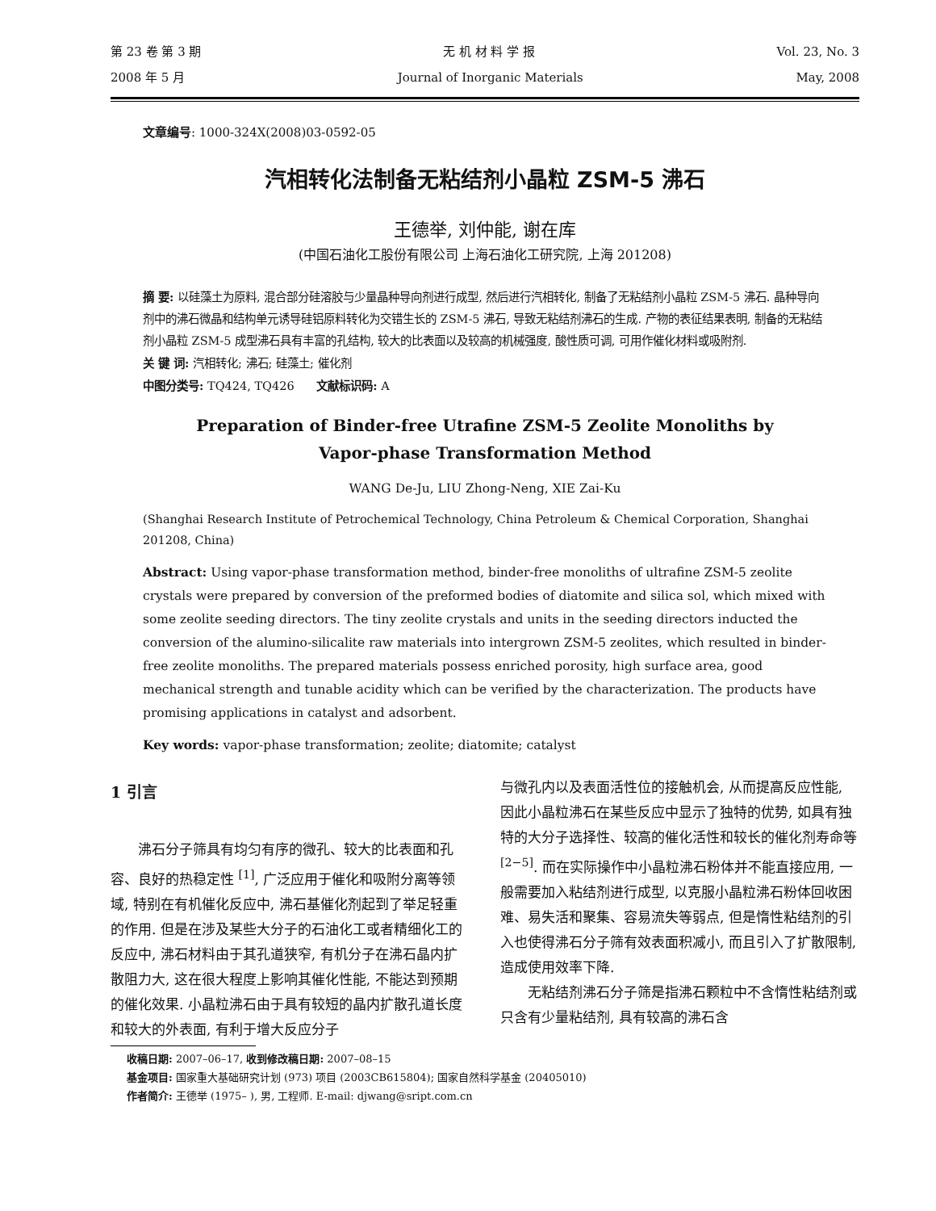第 23 卷 第 3 期 无 机 材 料 学 报 Vol. 23, No. 3
2008 年 5 月 Journal of Inorganic Materials May, 2008
文章编号: 1000-324X(2008)03-0592-05
汽相转化法制备无粘结剂小晶粒 ZSM-5 沸石
王德举, 刘仲能, 谢在库
(中国石油化工股份有限公司 上海石油化工研究院, 上海 201208)
摘 要: 以硅藻土为原料, 混合部分硅溶胶与少量晶种导向剂进行成型, 然后进行汽相转化, 制备了无粘结剂小晶粒 ZSM-5 沸石. 晶种导向剂中的沸石微晶和结构单元诱导硅铝原料转化为交错生长的 ZSM-5 沸石, 导致无粘结剂沸石的生成. 产物的表征结果表明, 制备的无粘结剂小晶粒 ZSM-5 成型沸石具有丰富的孔结构, 较大的比表面以及较高的机械强度, 酸性质可调, 可用作催化材料或吸附剂.
关 键 词: 汽相转化; 沸石; 硅藻土; 催化剂
中图分类号: TQ424, TQ426 文献标识码: A
Preparation of Binder-free Utrafine ZSM-5 Zeolite Monoliths by
Vapor-phase Transformation Method
WANG De-Ju, LIU Zhong-Neng, XIE Zai-Ku
(Shanghai Research Institute of Petrochemical Technology, China Petroleum & Chemical Corporation, Shanghai 201208, China)
Abstract: Using vapor-phase transformation method, binder-free monoliths of ultrafine ZSM-5 zeolite crystals were prepared by conversion of the preformed bodies of diatomite and silica sol, which mixed with some zeolite seeding directors. The tiny zeolite crystals and units in the seeding directors inducted the conversion of the alumino-silicalite raw materials into intergrown ZSM-5 zeolites, which resulted in binder-free zeolite monoliths. The prepared materials possess enriched porosity, high surface area, good mechanical strength and tunable acidity which can be verified by the characterization. The products have promising applications in catalyst and adsorbent.
Key words: vapor-phase transformation; zeolite; diatomite; catalyst
1 引言
沸石分子筛具有均匀有序的微孔、较大的比表面和孔容、良好的热稳定性 <sup>[1]</sup>, 广泛应用于催化和吸附分离等领域, 特别在有机催化反应中, 沸石基催化剂起到了举足轻重的作用. 但是在涉及某些大分子的石油化工或者精细化工的反应中, 沸石材料由于其孔道狭窄, 有机分子在沸石晶内扩散阻力大, 这在很大程度上影响其催化性能, 不能达到预期的催化效果. 小晶粒沸石由于具有较短的晶内扩散孔道长度和较大的外表面, 有利于增大反应分子
与微孔内以及表面活性位的接触机会, 从而提高反应性能, 因此小晶粒沸石在某些反应中显示了独特的优势, 如具有独特的大分子选择性、较高的催化活性和较长的催化剂寿命等 <sup>[2−5]</sup>. 而在实际操作中小晶粒沸石粉体并不能直接应用, 一般需要加入粘结剂进行成型, 以克服小晶粒沸石粉体回收困难、易失活和聚集、容易流失等弱点, 但是惰性粘结剂的引入也使得沸石分子筛有效表面积减小, 而且引入了扩散限制, 造成使用效率下降.
无粘结剂沸石分子筛是指沸石颗粒中不含惰性粘结剂或只含有少量粘结剂, 具有较高的沸石含
收稿日期: 2007–06–17, 收到修改稿日期: 2007–08–15
基金项目: 国家重大基础研究计划 (973) 项目 (2003CB615804); 国家自然科学基金 (20405010)
作者简介: 王德举 (1975– ), 男, 工程师. E-mail: djwang@sript.com.cn